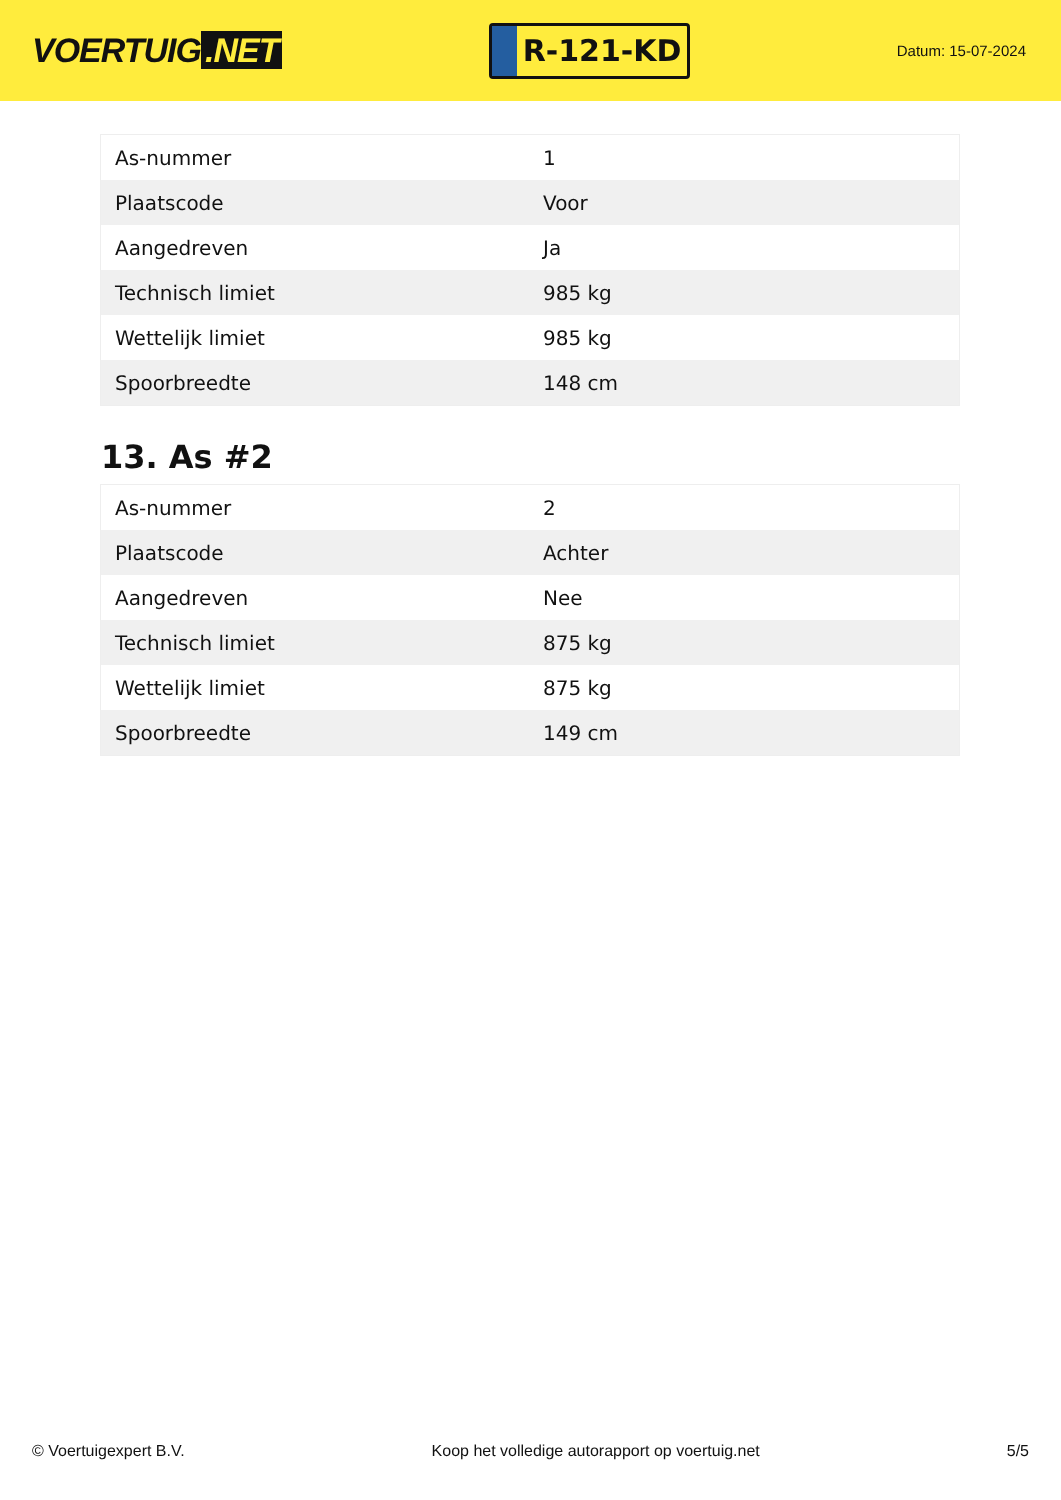VOERTUIG.NET
R-121-KD
Datum: 15-07-2024
| As-nummer | 1 |
| Plaatscode | Voor |
| Aangedreven | Ja |
| Technisch limiet | 985 kg |
| Wettelijk limiet | 985 kg |
| Spoorbreedte | 148 cm |
13. As #2
| As-nummer | 2 |
| Plaatscode | Achter |
| Aangedreven | Nee |
| Technisch limiet | 875 kg |
| Wettelijk limiet | 875 kg |
| Spoorbreedte | 149 cm |
© Voertuigexpert B.V. Koop het volledige autorapport op voertuig.net 5/5